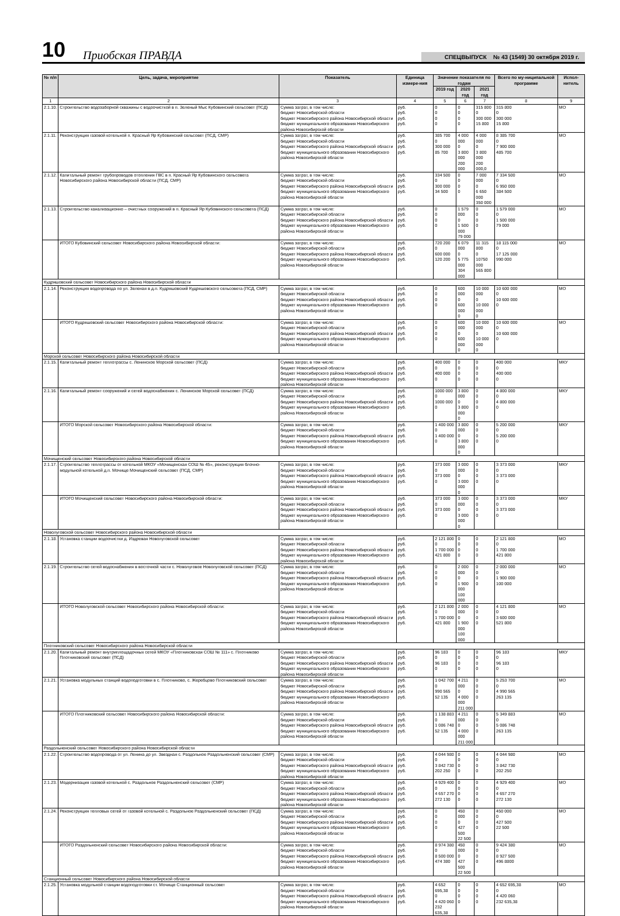10
Приобская ПРАВДА
СПЕЦВЫПУСК № 43 (1549) 30 октября 2019 г.
| № п/п | Цель, задача, мероприятие | Показатель | Единица измере-ния | Значение показателя по годам | | | Всего по му-ниципальной программе | Испол-нитель |
| --- | --- | --- | --- | --- | --- | --- | --- | --- |
| | | | | 2019 год | 2020 год | 2021 год | | |
| 1 | 2 | 3 | 4 | 5 | 6 | 7 | 8 | 9 |
| 2.1.10. | Строительство водозаборной скважины с водоочисткой в п. Зеленый Мыс Кубовинский сельсовет (ПСД) | Сумма затрат, в том числе: бюджет Новосибирской области бюджет Новосибирского района Новосибирской области бюджет муниципального образования Новосибирского района Новосибирской области | руб. руб. руб. руб. | 0 0 0 0 | 0 0 0 0 | 315 800 0 300 000 15 800 | 315 800 0 300 000 15 800 | МО |
| 2.1.11. | Реконструкция газовой котельной п. Красный Яр Кубовинский сельсовет (ПСД, СМР) | Сумма затрат, в том числе: бюджет Новосибирской области бюджет Новосибирского района Новосибирской области бюджет муниципального образования Новосибирского района Новосибирской области | руб. руб. руб. руб. | 385 700 0 300 000 85 700 | 4 000 000 0 3 800 000 200 000 | 4 000 000 0 3 800 000 200 000,0 | 8 385 700 0 7 900 000 485 700 | МО |
| 2.1.12. | Капитальный ремонт трубопроводов отопления ГВС в п. Красный Яр Кубовинского сельсовета Новосибирского района Новосибирской области (ПСД, СМР) | Сумма затрат, в том числе: бюджет Новосибирской области бюджет Новосибирского района Новосибирской области бюджет муниципального образования Новосибирского района Новосибирской области | руб. руб. руб. руб. | 334 500 0 300 000 34 500 | 0 0 0 0 | 7 000 000 0 6 650 000 350 000 | 7 334 500 0 6 950 000 384 500 | МО |
| 2.1.13. | Строительство канализационно – очистных сооружений в п. Красный Яр Кубовинского сельсовета (ПСД) | Сумма затрат, в том числе: бюджет Новосибирской области бюджет Новосибирского района Новосибирской области бюджет муниципального образования Новосибирского района Новосибирской области | руб. руб. руб. руб. | 0 0 0 0 | 1 579 000 0 1 500 000 79 000 | 0 0 0 0 | 1 579 000 0 1 500 000 79 000 | МО |
| | ИТОГО Кубовинский сельсовет Новосибирского района Новосибирской области: | Сумма затрат, в том числе: бюджет Новосибирской области бюджет Новосибирского района Новосибирской области бюджет муниципального образования Новосибирского района Новосибирской области | руб. руб. руб. руб. | 720 200 0 600 000 120 200 | 6 079 000 0 5 775 000 304 000 | 11 315 800 0 10750 000 565 800 | 18 115 000 0 17 125 000 990 000 | МО |
| Кудряшовский сельсовет Новосибирского района Новосибирской области | | | | | | | | |
| 2.1.14. | Реконструкция водопровода по ул. Зеленая в д.п. Кудряшовский Кудряшовского сельсовета (ПСД, СМР) | Сумма затрат, в том числе: бюджет Новосибирской области бюджет Новосибирского района Новосибирской области бюджет муниципального образования Новосибирского района Новосибирской области | руб. руб. руб. руб. | 0 0 0 0 | 600 000 0 600 000 0 | 10 000 000 0 10 000 000 0 | 10 600 000 0 10 600 000 0 | МО |
| | ИТОГО Кудряшовский сельсовет Новосибирского района Новосибирской области: | Сумма затрат, в том числе: бюджет Новосибирской области бюджет Новосибирского района Новосибирской области бюджет муниципального образования Новосибирского района Новосибирской области | руб. руб. руб. руб. | 0 0 0 0 | 600 000 0 600 000 0 | 10 000 000 0 10 000 000 0 | 10 600 000 0 10 600 000 0 | МО |
| Морской сельсовет Новосибирского района Новосибирской области | | | | | | | | |
| 2.1.15. | Капитальный ремонт теплотрассы с. Ленинское Морской сельсовет (ПСД) | Сумма затрат, в том числе: бюджет Новосибирской области бюджет Новосибирского района Новосибирской области бюджет муниципального образования Новосибирского района Новосибирской области | руб. руб. руб. руб. | 400 000 0 400 000 0 | 0 0 0 0 | 0 0 0 0 | 400 000 0 400 000 0 | МКУ |
| 2.1.16. | Капитальный ремонт сооружений и сетей водоснабжения с. Ленинское Морской сельсовет (ПСД) | Сумма затрат, в том числе: бюджет Новосибирской области бюджет Новосибирского района Новосибирской области бюджет муниципального образования Новосибирского района Новосибирской области | руб. руб. руб. руб. | 1000 000 0 1000 000 0 | 3 800 000 0 3 800 000 0 | 0 0 0 0 | 4 800 000 0 4 800 000 0 | МКУ |
| | ИТОГО Морской сельсовет Новосибирского района Новосибирской области: | Сумма затрат, в том числе: бюджет Новосибирской области бюджет Новосибирского района Новосибирской области бюджет муниципального образования Новосибирского района Новосибирской области | руб. руб. руб. руб. | 1 400 000 0 1 400 000 0 | 3 800 000 0 3 800 000 0 | 0 0 0 0 | 5 200 000 0 5 200 000 0 | МКУ |
| Мочищенский сельсовет Новосибирского района Новосибирской области | | | | | | | | |
| 2.1.17. | Строительство теплотрассы от котельной МКОУ «Мочищенская СОШ № 45», реконструкция блочно-модульной котельной д.п. Мочище Мочищенский сельсовет (ПСД, СМР) | Сумма затрат, в том числе: бюджет Новосибирской области бюджет Новосибирского района Новосибирской области бюджет муниципального образования Новосибирского района Новосибирской области | руб. руб. руб. руб. | 373 000 0 373 000 0 | 3 000 000 0 3 000 000 0 | 0 0 0 0 | 3 373 000 0 3 373 000 0 | МКУ |
| | ИТОГО Мочищенский сельсовет Новосибирского района Новосибирской области: | Сумма затрат, в том числе: бюджет Новосибирской области бюджет Новосибирского района Новосибирской области бюджет муниципального образования Новосибирского района Новосибирской области | руб. руб. руб. руб. | 373 000 0 373 000 0 | 3 000 000 0 3 000 000 0 | 0 0 0 0 | 3 373 000 0 3 373 000 0 | МКУ |
| Новолуговской сельсовет Новосибирского района Новосибирской области | | | | | | | | |
| 2.1.18. | Установка станции водоочистки д. Издревая Новолуговской сельсовет | Сумма затрат, в том числе: бюджет Новосибирской области бюджет Новосибирского района Новосибирской области бюджет муниципального образования Новосибирского района Новосибирской области | руб. руб. руб. руб. | 2 121 800 0 1 700 000 421 800 | 0 0 0 0 | 0 0 0 0 | 2 121 800 0 1 700 000 421 800 | МО |
| 2.1.19. | Строительство сетей водоснабжения в восточной части с. Новолуговое Новолуговской сельсовет (ПСД) | Сумма затрат, в том числе: бюджет Новосибирской области бюджет Новосибирского района Новосибирской области бюджет муниципального образования Новосибирского района Новосибирской области | руб. руб. руб. руб. | 0 0 0 0 | 2 000 000 0 1 900 000 100 000 | 0 0 0 0 | 2 000 000 0 1 900 000 100 000 | МО |
| | ИТОГО Новолуговской сельсовет Новосибирского района Новосибирской области: | Сумма затрат, в том числе: бюджет Новосибирской области бюджет Новосибирского района Новосибирской области бюджет муниципального образования Новосибирского района Новосибирской области | руб. руб. руб. руб. | 2 121 800 0 1 700 000 421 800 | 2 000 000 0 1 900 000 100 000 | 0 0 0 0 | 4 121 800 0 3 600 000 521 800 | МО |
| Плотниковский сельсовет Новосибирского района Новосибирской области | | | | | | | | |
| 2.1.20. | Капитальный ремонт внутриплощадочных сетей МКОУ «Плотниковская СОШ № 111» с. Плотниково Плотниковский сельсовет (ПСД) | Сумма затрат, в том числе: бюджет Новосибирской области бюджет Новосибирского района Новосибирской области бюджет муниципального образования Новосибирского района Новосибирской области | руб. руб. руб. руб. | 96 183 0 96 183 0 | 0 0 0 0 | 0 0 0 0 | 96 183 0 96 183 0 | МКУ |
| 2.1.21. | Установка модульных станций водоподготовки в с. Плотниково, с. Жеребцово Плотниковский сельсовет | Сумма затрат, в том числе: бюджет Новосибирской области бюджет Новосибирского района Новосибирской области бюджет муниципального образования Новосибирского района Новосибирской области | руб. руб. руб. руб. | 1 042 700 0 990 565 52 135 | 4 211 000 0 4 000 000 211 000 | 0 0 0 0 | 5 253 700 0 4 990 565 263 135 | МО |
| | ИТОГО Плотниковский сельсовет Новосибирского района Новосибирской области: | Сумма затрат, в том числе: бюджет Новосибирской области бюджет Новосибирского района Новосибирской области бюджет муниципального образования Новосибирского района Новосибирской области | руб. руб. руб. руб. | 1 138 883 0 1 086 748 52 135 | 4 211 000 0 4 000 000 211 000 | 0 0 0 0 | 5 349 883 0 5 086 748 263 135 | МО |
| Раздольненский сельсовет Новосибирского района Новосибирской области | | | | | | | | |
| 2.1.22. | Строительство водопровода от ул. Ленина до ул. Звездная с. Раздольное Раздольненский сельсовет (СМР) | Сумма затрат, в том числе: бюджет Новосибирской области бюджет Новосибирского района Новосибирской области бюджет муниципального образования Новосибирского района Новосибирской области | руб. руб. руб. руб. | 4 044 980 0 3 842 730 202 250 | 0 0 0 0 | 0 0 0 0 | 4 044 980 0 3 842 730 202 250 | МО |
| 2.1.23. | Модернизация газовой котельной с. Раздольное Раздольненский сельсовет (СМР) | Сумма затрат, в том числе: бюджет Новосибирской области бюджет Новосибирского района Новосибирской области бюджет муниципального образования Новосибирского района Новосибирской области | руб. руб. руб. руб. | 4 929 400 0 4 657 270 272 130 | 0 0 0 0 | 0 0 0 0 | 4 929 400 0 4 657 270 272 130 | МО |
| 2.1.24. | Реконструкция тепловых сетей от газовой котельной с. Раздольное Раздольненский сельсовет (ПСД) | Сумма затрат, в том числе: бюджет Новосибирской области бюджет Новосибирского района Новосибирской области бюджет муниципального образования Новосибирского района Новосибирской области | руб. руб. руб. руб. | 0 0 0 0 | 450 000 0 427 500 22 500 | 0 0 0 0 | 450 000 0 427 500 22 500 | МО |
| | ИТОГО Раздольненский сельсовет Новосибирского района Новосибирской области: | Сумма затрат, в том числе: бюджет Новосибирской области бюджет Новосибирского района Новосибирской области бюджет муниципального образования Новосибирского района Новосибирской области | руб. руб. руб. руб. | 8 974 380 0 8 500 000 474 380 | 450 000 0 427 500 22 500 | 0 0 0 0 | 9 424 380 0 8 927 500 496 8800 | МО |
| Станционный сельсовет Новосибирского района Новосибирской области | | | | | | | | |
| 2.1.25. | Установка модульной станции водоподготовки ст. Мочище Станционный сельсовет | Сумма затрат, в том числе: бюджет Новосибирской области бюджет Новосибирского района Новосибирской области бюджет муниципального образования Новосибирского района Новосибирской области | руб. руб. руб. руб. | 4 652 695,38 0 4 420 060 232 635,38 | 0 0 0 0 | 0 0 0 0 | 4 652 695,38 0 4 420 060 232 635,38 | МО |